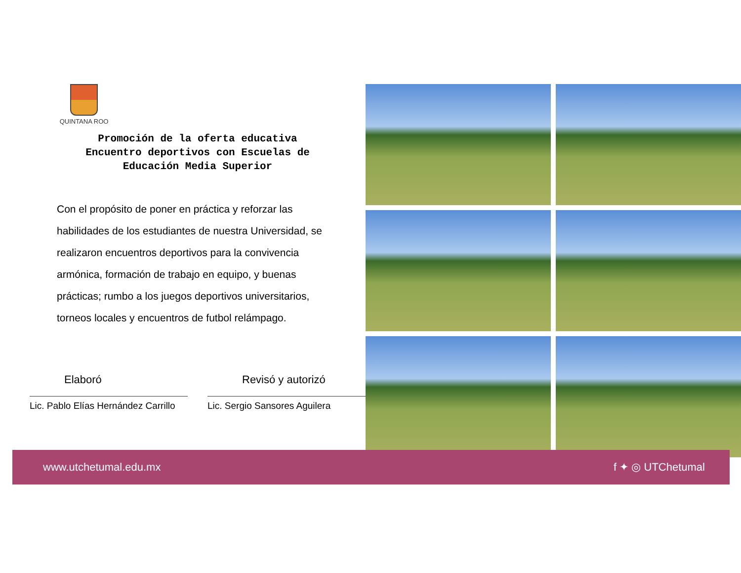QUINTANA ROO
Promoción de la oferta educativa
Encuentro deportivos con Escuelas de
Educación Media Superior
Con el propósito de poner en práctica y reforzar las habilidades de los estudiantes de nuestra Universidad, se realizaron encuentros deportivos para la convivencia armónica, formación de trabajo en equipo, y buenas prácticas; rumbo a los juegos deportivos universitarios, torneos locales y encuentros de futbol relámpago.
Elaboró
Lic. Pablo Elías Hernández Carrillo
Revisó y autorizó
Lic. Sergio Sansores Aguilera
www.utchetumal.edu.mx f ✦ ◎ UTChetumal